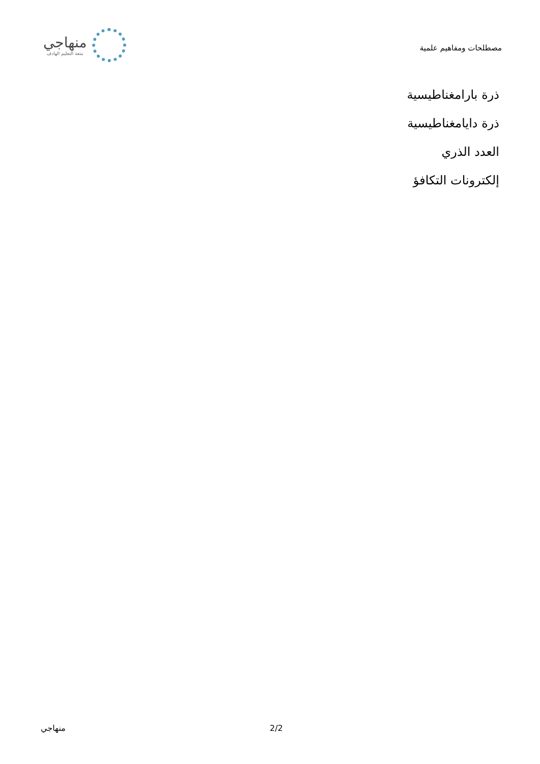مصطلحات ومفاهيم علمية
منهاجي
متعة التعليم الهادف
ذرة بارامغناطيسية
ذرة دايامغناطيسية
العدد الذري
إلكترونات التكافؤ
منهاجي 2/2